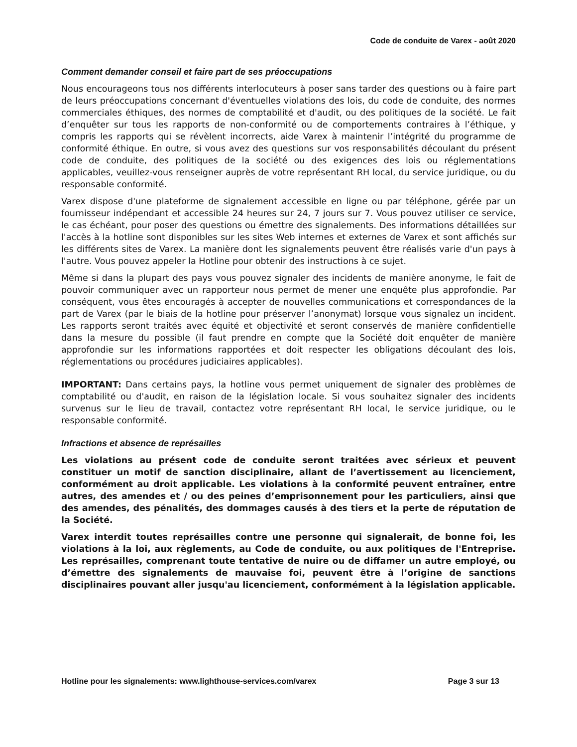Code de conduite de Varex - août 2020
Comment demander conseil et faire part de ses préoccupations
Nous encourageons tous nos différents interlocuteurs à poser sans tarder des questions ou à faire part de leurs préoccupations concernant d'éventuelles violations des lois, du code de conduite, des normes commerciales éthiques, des normes de comptabilité et d'audit, ou des politiques de la société. Le fait d’enquêter sur tous les rapports de non-conformité ou de comportements contraires à l’éthique, y compris les rapports qui se révèlent incorrects, aide Varex à maintenir l’intégrité du programme de conformité éthique. En outre, si vous avez des questions sur vos responsabilités découlant du présent code de conduite, des politiques de la société ou des exigences des lois ou réglementations applicables, veuillez-vous renseigner auprès de votre représentant RH local, du service juridique, ou du responsable conformité.
Varex dispose d'une plateforme de signalement accessible en ligne ou par téléphone, gérée par un fournisseur indépendant et accessible 24 heures sur 24, 7 jours sur 7. Vous pouvez utiliser ce service, le cas échéant, pour poser des questions ou émettre des signalements. Des informations détaillées sur l'accès à la hotline sont disponibles sur les sites Web internes et externes de Varex et sont affichés sur les différents sites de Varex. La manière dont les signalements peuvent être réalisés varie d'un pays à l'autre. Vous pouvez appeler la Hotline pour obtenir des instructions à ce sujet.
Même si dans la plupart des pays vous pouvez signaler des incidents de manière anonyme, le fait de pouvoir communiquer avec un rapporteur nous permet de mener une enquête plus approfondie. Par conséquent, vous êtes encouragés à accepter de nouvelles communications et correspondances de la part de Varex (par le biais de la hotline pour préserver l’anonymat) lorsque vous signalez un incident. Les rapports seront traités avec équité et objectivité et seront conservés de manière confidentielle dans la mesure du possible (il faut prendre en compte que la Société doit enquêter de manière approfondie sur les informations rapportées et doit respecter les obligations découlant des lois, réglementations ou procédures judiciaires applicables).
IMPORTANT: Dans certains pays, la hotline vous permet uniquement de signaler des problèmes de comptabilité ou d'audit, en raison de la législation locale. Si vous souhaitez signaler des incidents survenus sur le lieu de travail, contactez votre représentant RH local, le service juridique, ou le responsable conformité.
Infractions et absence de représailles
Les violations au présent code de conduite seront traitées avec sérieux et peuvent constituer un motif de sanction disciplinaire, allant de l’avertissement au licenciement, conformément au droit applicable. Les violations à la conformité peuvent entraîner, entre autres, des amendes et / ou des peines d’emprisonnement pour les particuliers, ainsi que des amendes, des pénalités, des dommages causés à des tiers et la perte de réputation de la Société.
Varex interdit toutes représailles contre une personne qui signalerait, de bonne foi, les violations à la loi, aux règlements, au Code de conduite, ou aux politiques de l'Entreprise. Les représailles, comprenant toute tentative de nuire ou de diffamer un autre employé, ou d’émettre des signalements de mauvaise foi, peuvent être à l’origine de sanctions disciplinaires pouvant aller jusqu'au licenciement, conformément à la législation applicable.
Hotline pour les signalements: www.lighthouse-services.com/varex Page 3 sur 13